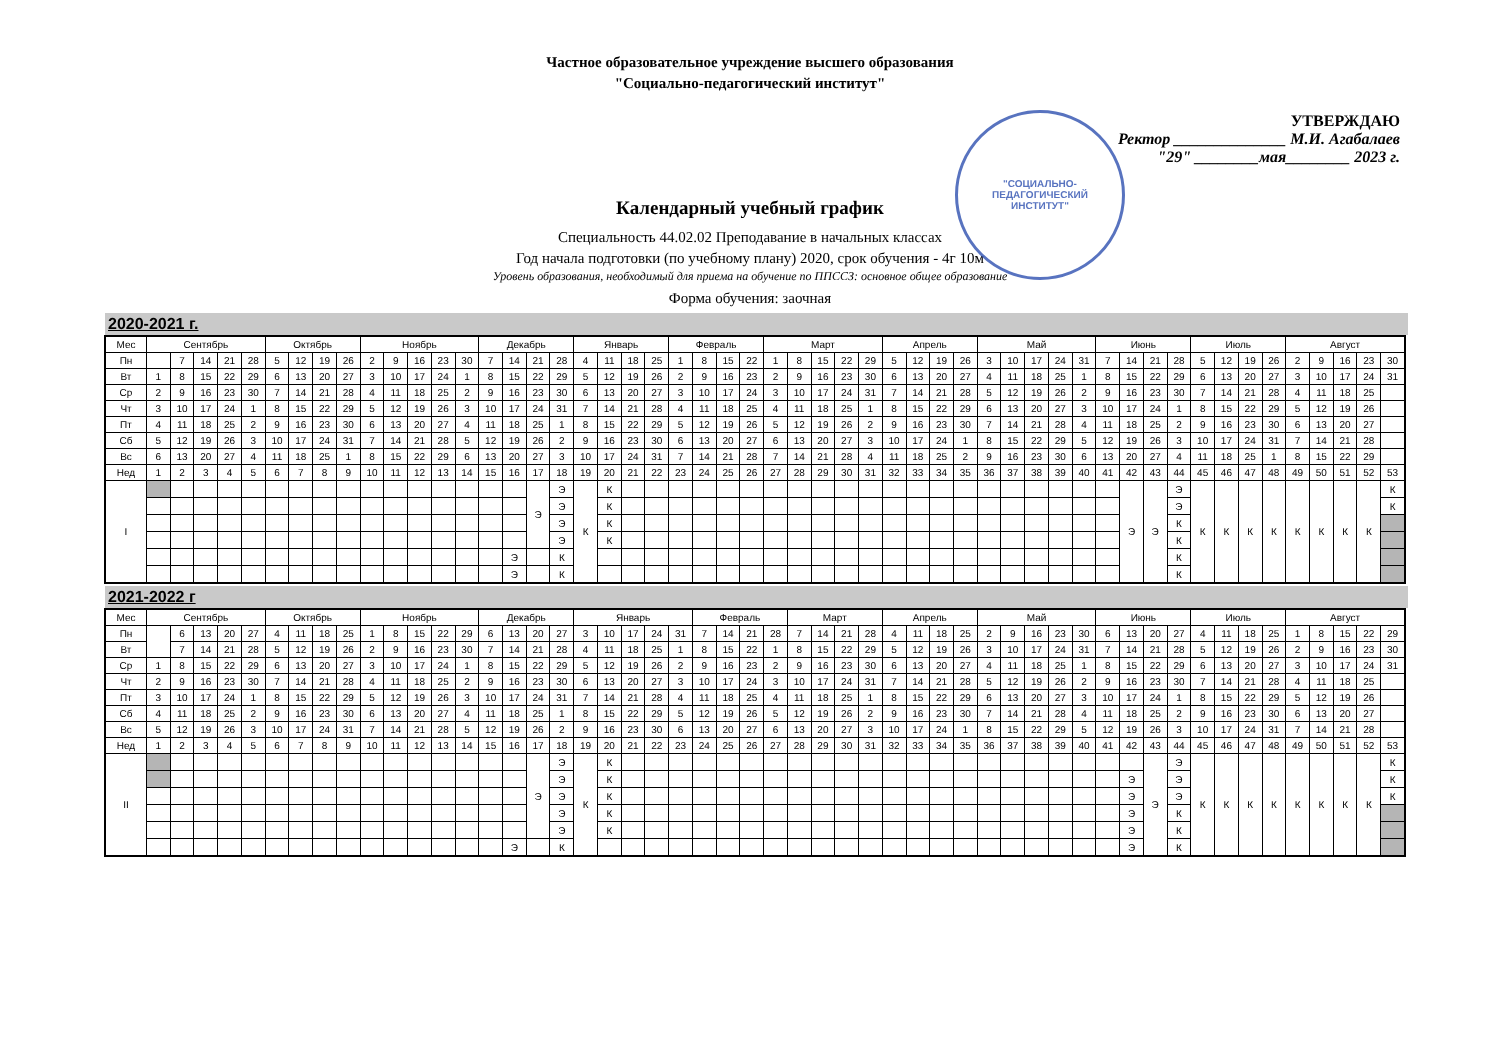Частное образовательное учреждение высшего образования
"Социально-педагогический институт"
"СОЦИАЛЬНО-
ПЕДАГОГИЧЕСКИЙ
ИНСТИТУТ"
УТВЕРЖДАЮ
Ректор ______________ М.И. Агабалаев
"29" ________мая________ 2023 г.
Календарный учебный график
Специальность 44.02.02 Преподавание в начальных классах
Год начала подготовки (по учебному плану) 2020, срок обучения - 4г 10м
Уровень образования, необходимый для приема на обучение по ППССЗ: основное общее образование
Форма обучения: заочная
2020-2021 г.
| Мес | Сентябрь | | | | | Октябрь | | | | Ноябрь | | | | | Декабрь | | | | Январь | | | | Февраль | | | | Март | | | | | Апрель | | | | Май | | | | | Июнь | | | | Июль | | | | Август | | | | |
| --- | --- | --- | --- | --- | --- | --- | --- | --- | --- | --- | --- | --- | --- | --- | --- | --- | --- | --- | --- | --- | --- | --- | --- | --- | --- | --- | --- | --- | --- | --- | --- | --- | --- | --- | --- | --- | --- | --- | --- | --- | --- | --- | --- | --- | --- | --- | --- | --- | --- | --- | --- | --- | --- |
| Пн | | 7 | 14 | 21 | 28 | 5 | 12 | 19 | 26 | 2 | 9 | 16 | 23 | 30 | 7 | 14 | 21 | 28 | 4 | 11 | 18 | 25 | 1 | 8 | 15 | 22 | 1 | 8 | 15 | 22 | 29 | 5 | 12 | 19 | 26 | 3 | 10 | 17 | 24 | 31 | 7 | 14 | 21 | 28 | 5 | 12 | 19 | 26 | 2 | 9 | 16 | 23 | 30 |
| Вт | 1 | 8 | 15 | 22 | 29 | 6 | 13 | 20 | 27 | 3 | 10 | 17 | 24 | 1 | 8 | 15 | 22 | 29 | 5 | 12 | 19 | 26 | 2 | 9 | 16 | 23 | 2 | 9 | 16 | 23 | 30 | 6 | 13 | 20 | 27 | 4 | 11 | 18 | 25 | 1 | 8 | 15 | 22 | 29 | 6 | 13 | 20 | 27 | 3 | 10 | 17 | 24 | 31 |
| Ср | 2 | 9 | 16 | 23 | 30 | 7 | 14 | 21 | 28 | 4 | 11 | 18 | 25 | 2 | 9 | 16 | 23 | 30 | 6 | 13 | 20 | 27 | 3 | 10 | 17 | 24 | 3 | 10 | 17 | 24 | 31 | 7 | 14 | 21 | 28 | 5 | 12 | 19 | 26 | 2 | 9 | 16 | 23 | 30 | 7 | 14 | 21 | 28 | 4 | 11 | 18 | 25 | |
| Чт | 3 | 10 | 17 | 24 | 1 | 8 | 15 | 22 | 29 | 5 | 12 | 19 | 26 | 3 | 10 | 17 | 24 | 31 | 7 | 14 | 21 | 28 | 4 | 11 | 18 | 25 | 4 | 11 | 18 | 25 | 1 | 8 | 15 | 22 | 29 | 6 | 13 | 20 | 27 | 3 | 10 | 17 | 24 | 1 | 8 | 15 | 22 | 29 | 5 | 12 | 19 | 26 | |
| Пт | 4 | 11 | 18 | 25 | 2 | 9 | 16 | 23 | 30 | 6 | 13 | 20 | 27 | 4 | 11 | 18 | 25 | 1 | 8 | 15 | 22 | 29 | 5 | 12 | 19 | 26 | 5 | 12 | 19 | 26 | 2 | 9 | 16 | 23 | 30 | 7 | 14 | 21 | 28 | 4 | 11 | 18 | 25 | 2 | 9 | 16 | 23 | 30 | 6 | 13 | 20 | 27 | |
| Сб | 5 | 12 | 19 | 26 | 3 | 10 | 17 | 24 | 31 | 7 | 14 | 21 | 28 | 5 | 12 | 19 | 26 | 2 | 9 | 16 | 23 | 30 | 6 | 13 | 20 | 27 | 6 | 13 | 20 | 27 | 3 | 10 | 17 | 24 | 1 | 8 | 15 | 22 | 29 | 5 | 12 | 19 | 26 | 3 | 10 | 17 | 24 | 31 | 7 | 14 | 21 | 28 | |
| Вс | 6 | 13 | 20 | 27 | 4 | 11 | 18 | 25 | 1 | 8 | 15 | 22 | 29 | 6 | 13 | 20 | 27 | 3 | 10 | 17 | 24 | 31 | 7 | 14 | 21 | 28 | 7 | 14 | 21 | 28 | 4 | 11 | 18 | 25 | 2 | 9 | 16 | 23 | 30 | 6 | 13 | 20 | 27 | 4 | 11 | 18 | 25 | 1 | 8 | 15 | 22 | 29 | |
| Нед | 1 | 2 | 3 | 4 | 5 | 6 | 7 | 8 | 9 | 10 | 11 | 12 | 13 | 14 | 15 | 16 | 17 | 18 | 19 | 20 | 21 | 22 | 23 | 24 | 25 | 26 | 27 | 28 | 29 | 30 | 31 | 32 | 33 | 34 | 35 | 36 | 37 | 38 | 39 | 40 | 41 | 42 | 43 | 44 | 45 | 46 | 47 | 48 | 49 | 50 | 51 | 52 | 53 |
| I | | | | | | | | | | | | | | | | | Э | Э | К | К | | | | | | | | | | | | | | | | | | | | | | Э | Э | Э | К | К | К | К | К | К | К | К | К |
| | | | | | | | | | | | | | | | | | | Э | | К | | | | | | | | | | | | | | | | | | | | | | | | Э | | | | | | | | | К |
| | | | | | | | | | | | | | | | | | | Э | | К | | | | | | | | | | | | | | | | | | | | | | | | К | | | | | | | | | |
| | | | | | | | | | | | | | | | | | | Э | | К | | | | | | | | | | | | | | | | | | | | | | | | К | | | | | | | | | |
| | | | | | | | | | | | | | | | | Э | | К | | | | | | | | | | | | | | | | | | | | | | | | | | К | | | | | | | | | |
| | | | | | | | | | | | | | | | | Э | | К | | | | | | | | | | | | | | | | | | | | | | | | | | К | | | | | | | | | |
2021-2022 г
| Мес | Сентябрь | | | | | Октябрь | | | | Ноябрь | | | | | Декабрь | | | | Январь | | | | | Февраль | | | | Март | | | | Апрель | | | | Май | | | | | Июнь | | | | Июль | | | | Август | | | | |
| --- | --- | --- | --- | --- | --- | --- | --- | --- | --- | --- | --- | --- | --- | --- | --- | --- | --- | --- | --- | --- | --- | --- | --- | --- | --- | --- | --- | --- | --- | --- | --- | --- | --- | --- | --- | --- | --- | --- | --- | --- | --- | --- | --- | --- | --- | --- | --- | --- | --- | --- | --- | --- | --- |
| Пн | | 6 | 13 | 20 | 27 | 4 | 11 | 18 | 25 | 1 | 8 | 15 | 22 | 29 | 6 | 13 | 20 | 27 | 3 | 10 | 17 | 24 | 31 | 7 | 14 | 21 | 28 | 7 | 14 | 21 | 28 | 4 | 11 | 18 | 25 | 2 | 9 | 16 | 23 | 30 | 6 | 13 | 20 | 27 | 4 | 11 | 18 | 25 | 1 | 8 | 15 | 22 | 29 |
| Вт | | 7 | 14 | 21 | 28 | 5 | 12 | 19 | 26 | 2 | 9 | 16 | 23 | 30 | 7 | 14 | 21 | 28 | 4 | 11 | 18 | 25 | 1 | 8 | 15 | 22 | 1 | 8 | 15 | 22 | 29 | 5 | 12 | 19 | 26 | 3 | 10 | 17 | 24 | 31 | 7 | 14 | 21 | 28 | 5 | 12 | 19 | 26 | 2 | 9 | 16 | 23 | 30 |
| Ср | 1 | 8 | 15 | 22 | 29 | 6 | 13 | 20 | 27 | 3 | 10 | 17 | 24 | 1 | 8 | 15 | 22 | 29 | 5 | 12 | 19 | 26 | 2 | 9 | 16 | 23 | 2 | 9 | 16 | 23 | 30 | 6 | 13 | 20 | 27 | 4 | 11 | 18 | 25 | 1 | 8 | 15 | 22 | 29 | 6 | 13 | 20 | 27 | 3 | 10 | 17 | 24 | 31 |
| Чт | 2 | 9 | 16 | 23 | 30 | 7 | 14 | 21 | 28 | 4 | 11 | 18 | 25 | 2 | 9 | 16 | 23 | 30 | 6 | 13 | 20 | 27 | 3 | 10 | 17 | 24 | 3 | 10 | 17 | 24 | 31 | 7 | 14 | 21 | 28 | 5 | 12 | 19 | 26 | 2 | 9 | 16 | 23 | 30 | 7 | 14 | 21 | 28 | 4 | 11 | 18 | 25 | |
| Пт | 3 | 10 | 17 | 24 | 1 | 8 | 15 | 22 | 29 | 5 | 12 | 19 | 26 | 3 | 10 | 17 | 24 | 31 | 7 | 14 | 21 | 28 | 4 | 11 | 18 | 25 | 4 | 11 | 18 | 25 | 1 | 8 | 15 | 22 | 29 | 6 | 13 | 20 | 27 | 3 | 10 | 17 | 24 | 1 | 8 | 15 | 22 | 29 | 5 | 12 | 19 | 26 | |
| Сб | 4 | 11 | 18 | 25 | 2 | 9 | 16 | 23 | 30 | 6 | 13 | 20 | 27 | 4 | 11 | 18 | 25 | 1 | 8 | 15 | 22 | 29 | 5 | 12 | 19 | 26 | 5 | 12 | 19 | 26 | 2 | 9 | 16 | 23 | 30 | 7 | 14 | 21 | 28 | 4 | 11 | 18 | 25 | 2 | 9 | 16 | 23 | 30 | 6 | 13 | 20 | 27 | |
| Вс | 5 | 12 | 19 | 26 | 3 | 10 | 17 | 24 | 31 | 7 | 14 | 21 | 28 | 5 | 12 | 19 | 26 | 2 | 9 | 16 | 23 | 30 | 6 | 13 | 20 | 27 | 6 | 13 | 20 | 27 | 3 | 10 | 17 | 24 | 1 | 8 | 15 | 22 | 29 | 5 | 12 | 19 | 26 | 3 | 10 | 17 | 24 | 31 | 7 | 14 | 21 | 28 | |
| Нед | 1 | 2 | 3 | 4 | 5 | 6 | 7 | 8 | 9 | 10 | 11 | 12 | 13 | 14 | 15 | 16 | 17 | 18 | 19 | 20 | 21 | 22 | 23 | 24 | 25 | 26 | 27 | 28 | 29 | 30 | 31 | 32 | 33 | 34 | 35 | 36 | 37 | 38 | 39 | 40 | 41 | 42 | 43 | 44 | 45 | 46 | 47 | 48 | 49 | 50 | 51 | 52 | 53 |
| II | | | | | | | | | | | | | | | | | Э | Э | К | К | | | | | | | | | | | | | | | | | | | | | | | Э | Э | К | К | К | К | К | К | К | К | К |
| | | | | | | | | | | | | | | | | | | Э | | К | | | | | | | | | | | | | | | | | | | | | | Э | | Э | | | | | | | | | К |
| | | | | | | | | | | | | | | | | | | Э | | К | | | | | | | | | | | | | | | | | | | | | | Э | | Э | | | | | | | | | К |
| | | | | | | | | | | | | | | | | | | Э | | К | | | | | | | | | | | | | | | | | | | | | | Э | | К | | | | | | | | | |
| | | | | | | | | | | | | | | | | | | Э | | К | | | | | | | | | | | | | | | | | | | | | | Э | | К | | | | | | | | | |
| | | | | | | | | | | | | | | | | Э | | К | | | | | | | | | | | | | | | | | | | | | | | | Э | | К | | | | | | | | | |